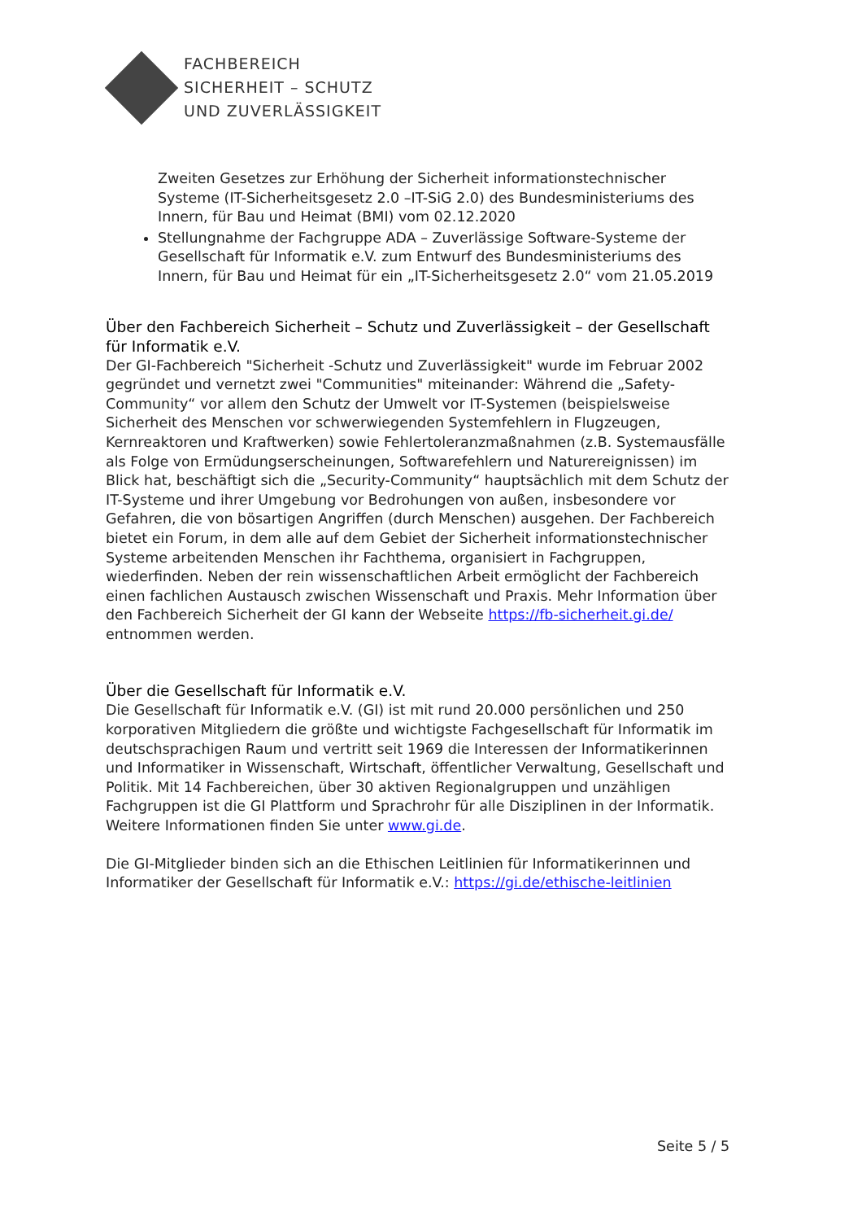FACHBEREICH
SICHERHEIT – SCHUTZ
UND ZUVERLÄSSIGKEIT
Zweiten Gesetzes zur Erhöhung der Sicherheit informationstechnischer Systeme (IT-Sicherheitsgesetz 2.0 –IT-SiG 2.0) des Bundesministeriums des Innern, für Bau und Heimat (BMI) vom 02.12.2020
Stellungnahme der Fachgruppe ADA – Zuverlässige Software-Systeme der Gesellschaft für Informatik e.V. zum Entwurf des Bundesministeriums des Innern, für Bau und Heimat für ein „IT-Sicherheitsgesetz 2.0“ vom 21.05.2019
Über den Fachbereich Sicherheit – Schutz und Zuverlässigkeit – der Gesellschaft für Informatik e.V.
Der GI-Fachbereich "Sicherheit -Schutz und Zuverlässigkeit" wurde im Februar 2002 gegründet und vernetzt zwei "Communities" miteinander: Während die „Safety-Community“ vor allem den Schutz der Umwelt vor IT-Systemen (beispielsweise Sicherheit des Menschen vor schwerwiegenden Systemfehlern in Flugzeugen, Kernreaktoren und Kraftwerken) sowie Fehlertoleranzmaßnahmen (z.B. Systemausfälle als Folge von Ermüdungserscheinungen, Softwarefehlern und Naturereignissen) im Blick hat, beschäftigt sich die „Security-Community“ hauptsächlich mit dem Schutz der IT-Systeme und ihrer Umgebung vor Bedrohungen von außen, insbesondere vor Gefahren, die von bösartigen Angriffen (durch Menschen) ausgehen. Der Fachbereich bietet ein Forum, in dem alle auf dem Gebiet der Sicherheit informationstechnischer Systeme arbeitenden Menschen ihr Fachthema, organisiert in Fachgruppen, wiederfinden. Neben der rein wissenschaftlichen Arbeit ermöglicht der Fachbereich einen fachlichen Austausch zwischen Wissenschaft und Praxis. Mehr Information über den Fachbereich Sicherheit der GI kann der Webseite https://fb-sicherheit.gi.de/ entnommen werden.
Über die Gesellschaft für Informatik e.V.
Die Gesellschaft für Informatik e.V. (GI) ist mit rund 20.000 persönlichen und 250 korporativen Mitgliedern die größte und wichtigste Fachgesellschaft für Informatik im deutschsprachigen Raum und vertritt seit 1969 die Interessen der Informatikerinnen und Informatiker in Wissenschaft, Wirtschaft, öffentlicher Verwaltung, Gesellschaft und Politik. Mit 14 Fachbereichen, über 30 aktiven Regionalgruppen und unzähligen Fachgruppen ist die GI Plattform und Sprachrohr für alle Disziplinen in der Informatik. Weitere Informationen finden Sie unter www.gi.de.
Die GI-Mitglieder binden sich an die Ethischen Leitlinien für Informatikerinnen und Informatiker der Gesellschaft für Informatik e.V.: https://gi.de/ethische-leitlinien
Seite 5 / 5